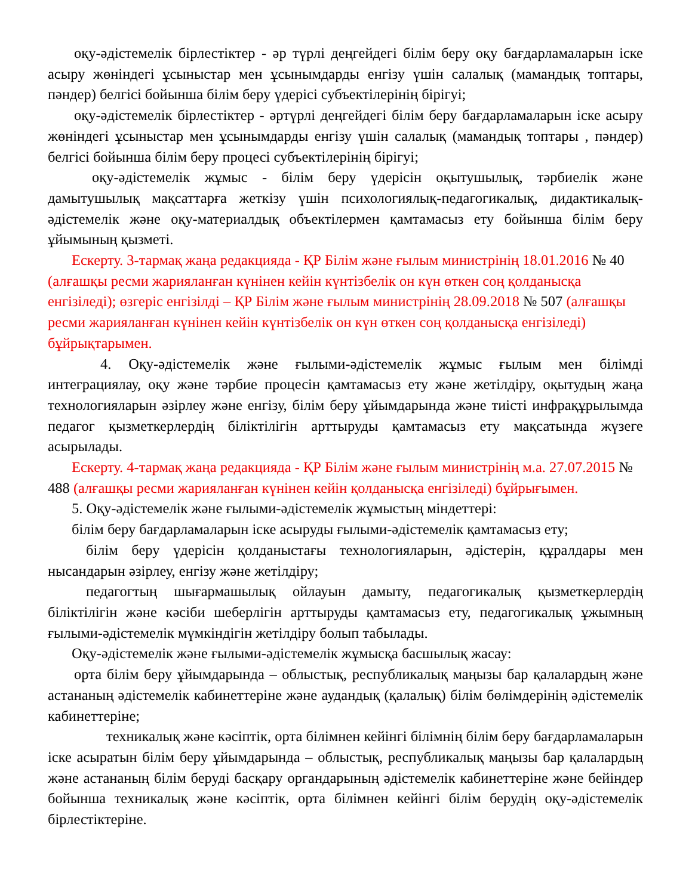оқу-әдістемелік бірлестіктер - әр түрлі деңгейдегі білім беру оқу бағдарламаларын іске асыру жөніндегі ұсыныстар мен ұсынымдарды енгізу үшін салалық (мамандық топтары, пәндер) белгісі бойынша білім беру үдерісі субъектілерінің бірігуі;
оқу-әдістемелік бірлестіктер - әртүрлі деңгейдегі білім беру бағдарламаларын іске асыру жөніндегі ұсыныстар мен ұсынымдарды енгізу үшін салалық (мамандық топтары , пәндер) белгісі бойынша білім беру процесі субъектілерінің бірігуі;
оқу-әдістемелік жұмыс - білім беру үдерісін оқытушылық, тәрбиелік және дамытушылық мақсаттарға жеткізу үшін психологиялық-педагогикалық, дидактикалық-әдістемелік және оқу-материалдық объектілермен қамтамасыз ету бойынша білім беру ұйымының қызметі.
Ескерту. 3-тармақ жаңа редакцияда - ҚР Білім және ғылым министрінің 18.01.2016 № 40 (алғашқы ресми жарияланған күнінен кейін күнтізбелік он күн өткен соң қолданысқа енгізіледі); өзгеріс енгізілді – ҚР Білім және ғылым министрінің 28.09.2018 № 507 (алғашқы ресми жарияланған күнінен кейін күнтізбелік он күн өткен соң қолданысқа енгізіледі) бұйрықтарымен.
4. Оқу-әдістемелік және ғылыми-әдістемелік жұмыс ғылым мен білімді интеграциялау, оқу және тәрбие процесін қамтамасыз ету және жетілдіру, оқытудың жаңа технологияларын әзірлеу және енгізу, білім беру ұйымдарында және тиісті инфрақұрылымда педагог қызметкерлердің біліктілігін арттыруды қамтамасыз ету мақсатында жүзеге асырылады.
Ескерту. 4-тармақ жаңа редакцияда - ҚР Білім және ғылым министрінің м.а. 27.07.2015 № 488 (алғашқы ресми жарияланған күнінен кейін қолданысқа енгізіледі) бұйрығымен.
5. Оқу-әдістемелік және ғылыми-әдістемелік жұмыстың міндеттері:
білім беру бағдарламаларын іске асыруды ғылыми-әдістемелік қамтамасыз ету;
білім беру үдерісін қолданыстағы технологияларын, әдістерін, құралдары мен нысандарын әзірлеу, енгізу және жетілдіру;
педагогтың шығармашылық ойлауын дамыту, педагогикалық қызметкерлердің біліктілігін және кәсіби шеберлігін арттыруды қамтамасыз ету, педагогикалық ұжымның ғылыми-әдістемелік мүмкіндігін жетілдіру болып табылады.
Оқу-әдістемелік және ғылыми-әдістемелік жұмысқа басшылық жасау:
орта білім беру ұйымдарында – облыстық, республикалық маңызы бар қалалардың және астананың әдістемелік кабинеттеріне және аудандық (қалалық) білім бөлімдерінің әдістемелік кабинеттеріне;
техникалық және кәсіптік, орта білімнен кейінгі білімнің білім беру бағдарламаларын іске асыратын білім беру ұйымдарында – облыстық, республикалық маңызы бар қалалардың және астананың білім беруді басқару органдарының әдістемелік кабинеттеріне және бейіндер бойынша техникалық және кәсіптік, орта білімнен кейінгі білім берудің оқу-әдістемелік бірлестіктеріне.